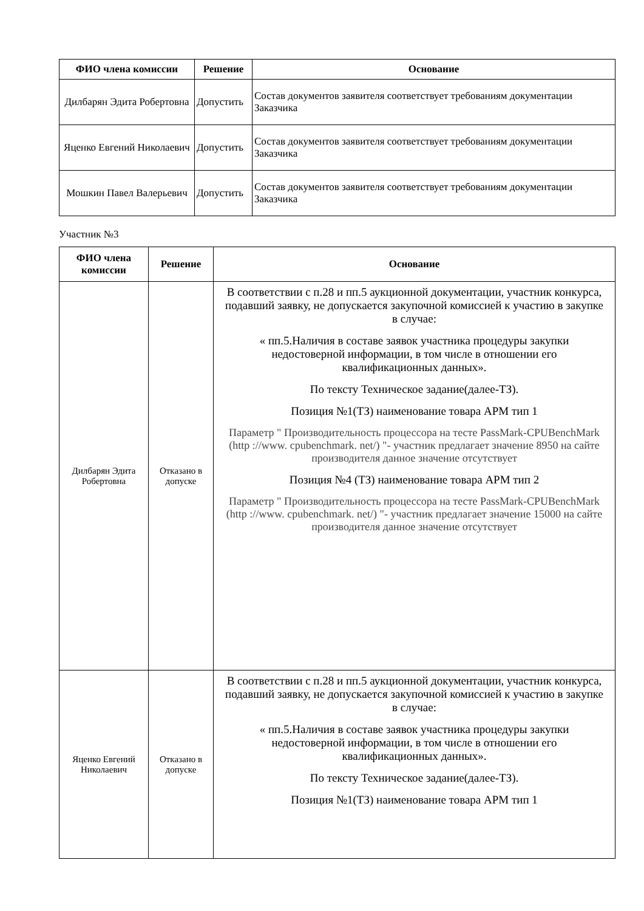| ФИО члена комиссии | Решение | Основание |
| --- | --- | --- |
| Дилбарян Эдита Робертовна | Допустить | Состав документов заявителя соответствует требованиям документации Заказчика |
| Яценко Евгений Николаевич | Допустить | Состав документов заявителя соответствует требованиям документации Заказчика |
| Мошкин Павел Валерьевич | Допустить | Состав документов заявителя соответствует требованиям документации Заказчика |
Участник №3
| ФИО члена комиссии | Решение | Основание |
| --- | --- | --- |
| Дилбарян Эдита Робертовна | Отказано в допуске | В соответствии с п.28 и пп.5 аукционной документации, участник конкурса, подавший заявку, не допускается закупочной комиссией к участию в закупке в случае: « пп.5.Наличия в составе заявок участника процедуры закупки недостоверной информации, в том числе в отношении его квалификационных данных». По тексту Техническое задание(далее-ТЗ). Позиция №1(ТЗ) наименование товара АРМ тип 1 Параметр " Производительность процессора на тесте PassMark-CPUBenchMark (http ://www. cpubenchmark. net/) "- участник предлагает значение 8950 на сайте производителя данное значение отсутствует Позиция №4 (ТЗ) наименование товара АРМ тип 2 Параметр " Производительность процессора на тесте PassMark-CPUBenchMark (http ://www. cpubenchmark. net/) "- участник предлагает значение 15000 на сайте производителя данное значение отсутствует |
| Яценко Евгений Николаевич | Отказано в допуске | В соответствии с п.28 и пп.5 аукционной документации, участник конкурса, подавший заявку, не допускается закупочной комиссией к участию в закупке в случае: « пп.5.Наличия в составе заявок участника процедуры закупки недостоверной информации, в том числе в отношении его квалификационных данных». По тексту Техническое задание(далее-ТЗ). Позиция №1(ТЗ) наименование товара АРМ тип 1 |